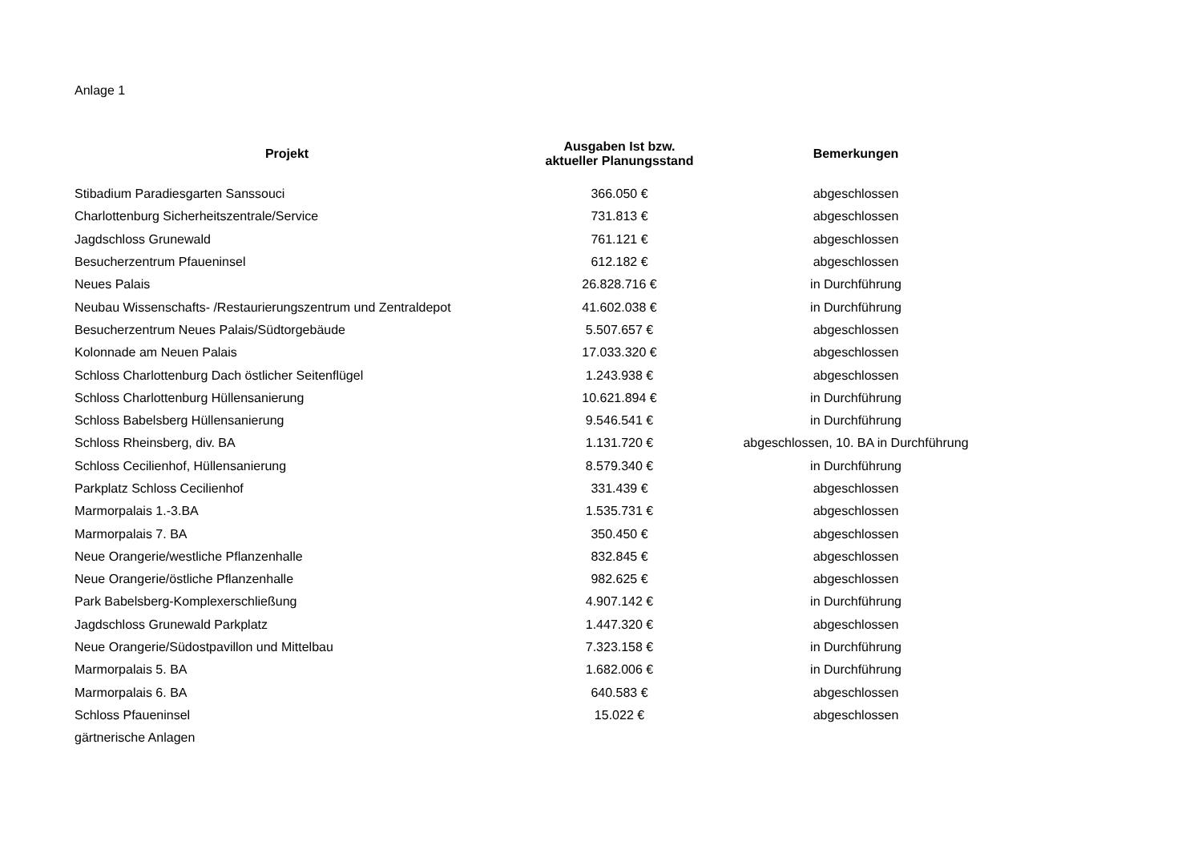Anlage 1
| Projekt | Ausgaben Ist bzw. aktueller Planungsstand | Bemerkungen |
| --- | --- | --- |
| Stibadium Paradiesgarten Sanssouci | 366.050 € | abgeschlossen |
| Charlottenburg Sicherheitszentrale/Service | 731.813 € | abgeschlossen |
| Jagdschloss Grunewald | 761.121 € | abgeschlossen |
| Besucherzentrum Pfaueninsel | 612.182 € | abgeschlossen |
| Neues Palais | 26.828.716 € | in Durchführung |
| Neubau Wissenschafts- /Restaurierungszentrum und Zentraldepot | 41.602.038 € | in Durchführung |
| Besucherzentrum Neues Palais/Südtorgebäude | 5.507.657 € | abgeschlossen |
| Kolonnade am Neuen Palais | 17.033.320 € | abgeschlossen |
| Schloss Charlottenburg Dach östlicher Seitenflügel | 1.243.938 € | abgeschlossen |
| Schloss Charlottenburg Hüllensanierung | 10.621.894 € | in Durchführung |
| Schloss Babelsberg Hüllensanierung | 9.546.541 € | in Durchführung |
| Schloss Rheinsberg, div. BA | 1.131.720 € | abgeschlossen, 10. BA in Durchführung |
| Schloss Cecilienhof, Hüllensanierung | 8.579.340 € | in Durchführung |
| Parkplatz Schloss Cecilienhof | 331.439 € | abgeschlossen |
| Marmorpalais 1.-3.BA | 1.535.731 € | abgeschlossen |
| Marmorpalais 7. BA | 350.450 € | abgeschlossen |
| Neue Orangerie/westliche Pflanzenhalle | 832.845 € | abgeschlossen |
| Neue Orangerie/östliche Pflanzenhalle | 982.625 € | abgeschlossen |
| Park Babelsberg-Komplexerschließung | 4.907.142 € | in Durchführung |
| Jagdschloss Grunewald Parkplatz | 1.447.320 € | abgeschlossen |
| Neue Orangerie/Südostpavillon und Mittelbau | 7.323.158 € | in Durchführung |
| Marmorpalais 5. BA | 1.682.006 € | in Durchführung |
| Marmorpalais 6. BA | 640.583 € | abgeschlossen |
| Schloss Pfaueninsel | 15.022 € | abgeschlossen |
| gärtnerische Anlagen | | |